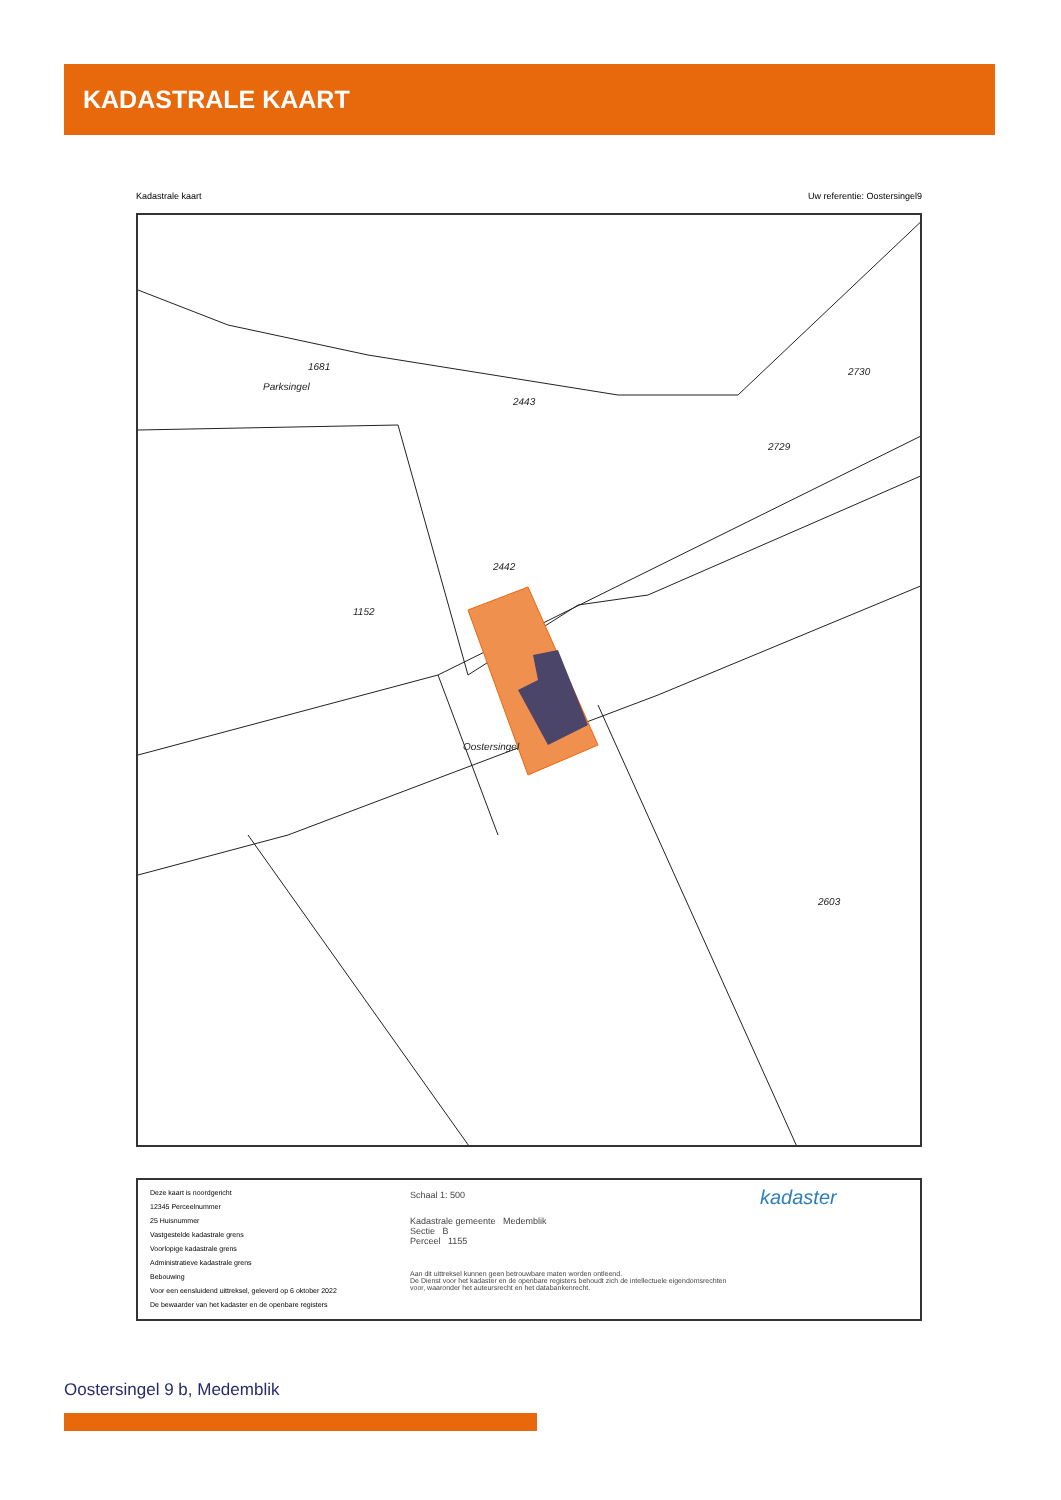KADASTRALE KAART
Kadastrale kaart Uw referentie: Oostersingel9
1681
2443
1152
2442
2730
2729
2603
Oostersingel
Parksingel
Deze kaart is noordgericht
12345 Perceelnummer
25 Huisnummer
Vastgestelde kadastrale grens
Voorlopige kadastrale grens
Administratieve kadastrale grens
Bebouwing
Voor een eensluidend uittreksel, geleverd op 6 oktober 2022
De bewaarder van het kadaster en de openbare registers
Schaal 1: 500
Kadastrale gemeente Medemblik
Sectie B
Perceel 1155
Aan dit uittreksel kunnen geen betrouwbare maten worden ontleend.
De Dienst voor het kadaster en de openbare registers behoudt zich de intellectuele eigendomsrechten voor, waaronder het auteursrecht en het databankenrecht.
kadaster
Oostersingel 9 b, Medemblik